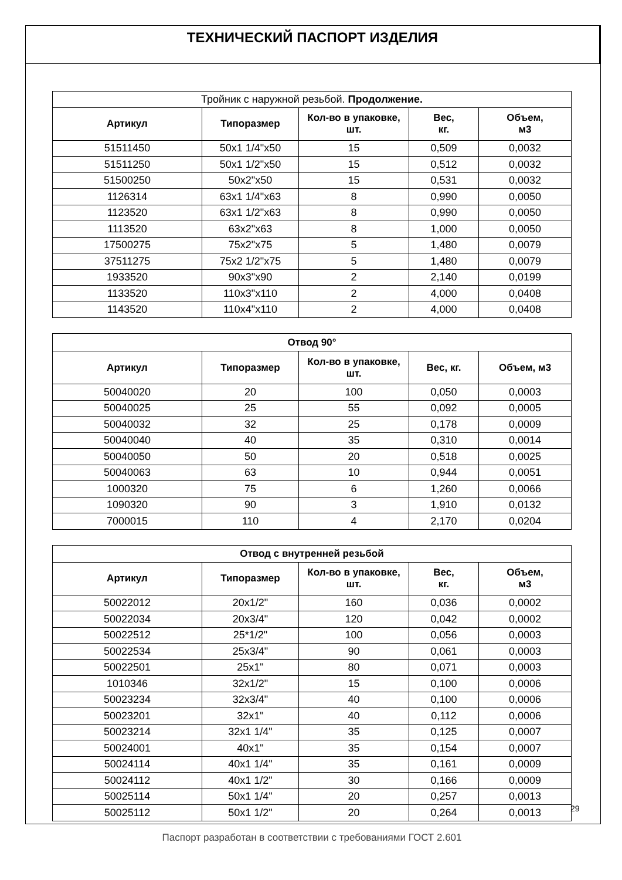ТЕХНИЧЕСКИЙ ПАСПОРТ ИЗДЕЛИЯ
| Тройник с наружной резьбой. Продолжение. | | | | |
| Артикул | Типоразмер | Кол-во в упаковке, шт. | Вес, кг. | Объем, м3 |
| 51511450 | 50x1 1/4"x50 | 15 | 0,509 | 0,0032 |
| 51511250 | 50x1 1/2"x50 | 15 | 0,512 | 0,0032 |
| 51500250 | 50x2"x50 | 15 | 0,531 | 0,0032 |
| 1126314 | 63x1 1/4"x63 | 8 | 0,990 | 0,0050 |
| 1123520 | 63x1 1/2"x63 | 8 | 0,990 | 0,0050 |
| 1113520 | 63x2"x63 | 8 | 1,000 | 0,0050 |
| 17500275 | 75x2"x75 | 5 | 1,480 | 0,0079 |
| 37511275 | 75x2 1/2"x75 | 5 | 1,480 | 0,0079 |
| 1933520 | 90x3"x90 | 2 | 2,140 | 0,0199 |
| 1133520 | 110x3"x110 | 2 | 4,000 | 0,0408 |
| 1143520 | 110x4"x110 | 2 | 4,000 | 0,0408 |
| Отвод 90° | | | | |
| --- | --- | --- | --- | --- |
| Артикул | Типоразмер | Кол-во в упаковке, шт. | Вес, кг. | Объем, м3 |
| 50040020 | 20 | 100 | 0,050 | 0,0003 |
| 50040025 | 25 | 55 | 0,092 | 0,0005 |
| 50040032 | 32 | 25 | 0,178 | 0,0009 |
| 50040040 | 40 | 35 | 0,310 | 0,0014 |
| 50040050 | 50 | 20 | 0,518 | 0,0025 |
| 50040063 | 63 | 10 | 0,944 | 0,0051 |
| 1000320 | 75 | 6 | 1,260 | 0,0066 |
| 1090320 | 90 | 3 | 1,910 | 0,0132 |
| 7000015 | 110 | 4 | 2,170 | 0,0204 |
| Отвод с внутренней резьбой | | | | |
| --- | --- | --- | --- | --- |
| Артикул | Типоразмер | Кол-во в упаковке, шт. | Вес, кг. | Объем, м3 |
| 50022012 | 20x1/2" | 160 | 0,036 | 0,0002 |
| 50022034 | 20x3/4" | 120 | 0,042 | 0,0002 |
| 50022512 | 25*1/2" | 100 | 0,056 | 0,0003 |
| 50022534 | 25x3/4" | 90 | 0,061 | 0,0003 |
| 50022501 | 25x1" | 80 | 0,071 | 0,0003 |
| 1010346 | 32x1/2" | 15 | 0,100 | 0,0006 |
| 50023234 | 32x3/4" | 40 | 0,100 | 0,0006 |
| 50023201 | 32x1" | 40 | 0,112 | 0,0006 |
| 50023214 | 32x1 1/4" | 35 | 0,125 | 0,0007 |
| 50024001 | 40x1" | 35 | 0,154 | 0,0007 |
| 50024114 | 40x1 1/4" | 35 | 0,161 | 0,0009 |
| 50024112 | 40x1 1/2" | 30 | 0,166 | 0,0009 |
| 50025114 | 50x1 1/4" | 20 | 0,257 | 0,0013 |
| 50025112 | 50x1 1/2" | 20 | 0,264 | 0,0013 |
Паспорт разработан в соответствии с требованиями ГОСТ 2.601
29